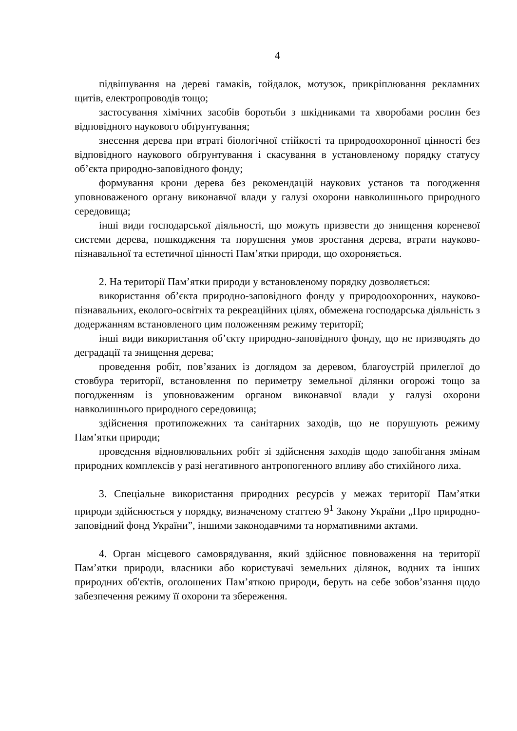4
підвішування на дереві гамаків, гойдалок, мотузок, прикріплювання рекламних щитів, електропроводів тощо;
застосування хімічних засобів боротьби з шкідниками та хворобами рослин без відповідного наукового обґрунтування;
знесення дерева при втраті біологічної стійкості та природоохоронної цінності без відповідного наукового обґрунтування і скасування в установленому порядку статусу об’єкта природно-заповідного фонду;
формування крони дерева без рекомендацій наукових установ та погодження уповноваженого органу виконавчої влади у галузі охорони навколишнього природного середовища;
інші види господарської діяльності, що можуть призвести до знищення кореневої системи дерева, пошкодження та порушення умов зростання дерева, втрати науково-пізнавальної та естетичної цінності Пам’ятки природи, що охороняється.
2. На території Пам’ятки природи у встановленому порядку дозволяється:
використання об’єкта природно-заповідного фонду у природоохоронних, науково-пізнавальних, еколого-освітніх та рекреаційних цілях, обмежена господарська діяльність з додержанням встановленого цим положенням режиму території;
інші види використання об’єкту природно-заповідного фонду, що не призводять до деградації та знищення дерева;
проведення робіт, пов’язаних із доглядом за деревом, благоустрій прилеглої до стовбура території, встановлення по периметру земельної ділянки огорожі тощо за погодженням із уповноваженим органом виконавчої влади у галузі охорони навколишнього природного середовища;
здійснення протипожежних та санітарних заходів, що не порушують режиму Пам’ятки природи;
проведення відновлювальних робіт зі здійснення заходів щодо запобігання змінам природних комплексів у разі негативного антропогенного впливу або стихійного лиха.
3. Спеціальне використання природних ресурсів у межах території Пам’ятки природи здійснюється у порядку, визначеному статтею 9<sup>1</sup> Закону України „Про природно-заповідний фонд України”, іншими законодавчими та нормативними актами.
4. Орган місцевого самоврядування, який здійснює повноваження на території Пам’ятки природи, власники або користувачі земельних ділянок, водних та інших природних об'єктів, оголошених Пам’яткою природи, беруть на себе зобов’язання щодо забезпечення режиму її охорони та збереження.